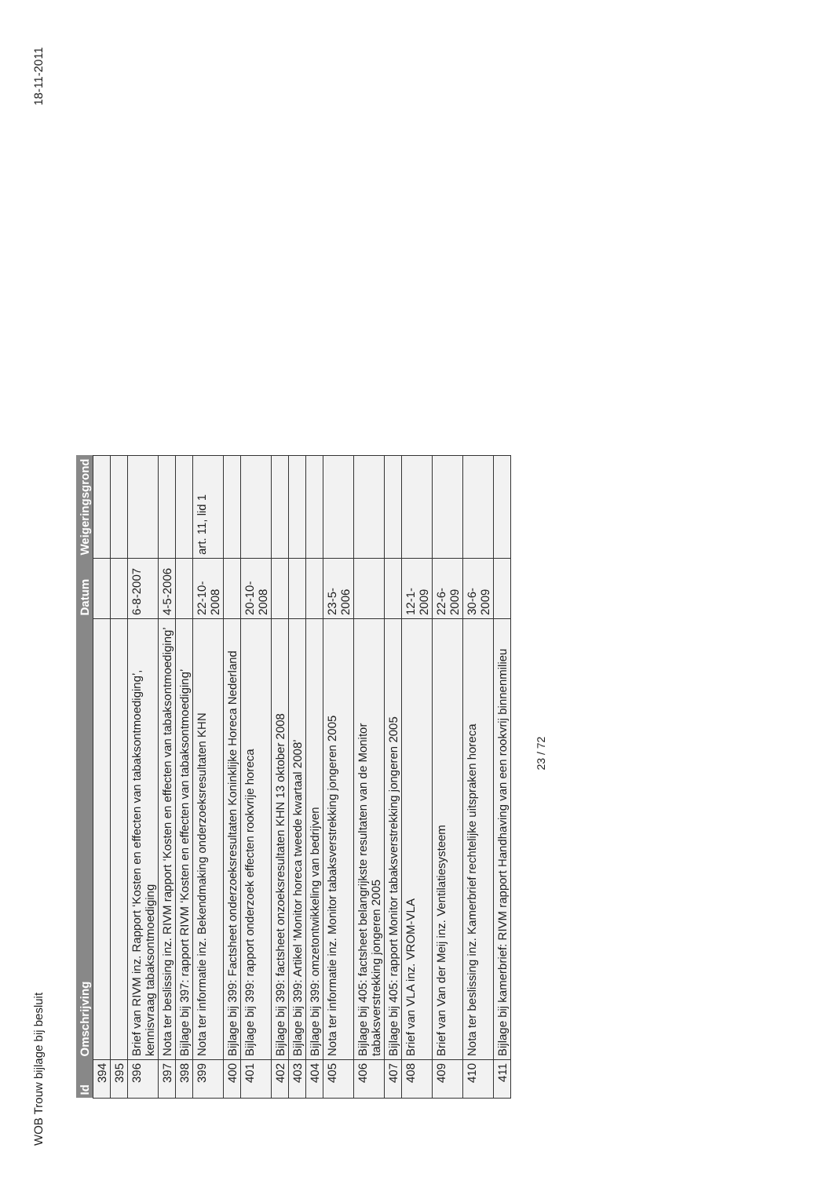WOB Trouw bijlage bij besluit 18-11-2011
| Id | Omschrijving | Datum | Weigeringsgrond |
| --- | --- | --- | --- |
| 394 | | | |
| 395 | | | |
| 396 | Brief van RIVM inz. Rapport ‘Kosten en effecten van tabaksontmoediging’, kennisvraag tabaksontmoediging | 6-8-2007 | |
| 397 | Nota ter beslissing inz. RIVM rapport ‘Kosten en effecten van tabaksontmoediging’ | 4-5-2006 | |
| 398 | Bijlage bij 397: rapport RIVM ‘Kosten en effecten van tabaksontmoediging’ | | |
| 399 | Nota ter informatie inz. Bekendmaking onderzoeksresultaten KHN | 22-10-2008 | art. 11, lid 1 |
| 400 | Bijlage bij 399: Factsheet onderzoeksresultaten Koninklijke Horeca Nederland | | |
| 401 | Bijlage bij 399: rapport onderzoek effecten rookvrije horeca | 20-10-2008 | |
| 402 | Bijlage bij 399: factsheet onzoeksresultaten KHN 13 oktober 2008 | | |
| 403 | Bijlage bij 399: Artikel ‘Monitor horeca tweede kwartaal 2008’ | | |
| 404 | Bijlage bij 399: omzetontwikkeling van bedrijven | | |
| 405 | Nota ter informatie inz. Monitor tabaksverstrekking jongeren 2005 | 23-5-2006 | |
| 406 | Bijlage bij 405: factsheet belangrijkste resultaten van de Monitor tabaksverstrekking jongeren 2005 | | |
| 407 | Bijlage bij 405: rapport Monitor tabaksverstrekking jongeren 2005 | | |
| 408 | Brief van VLA inz. VROM-VLA | 12-1-2009 | |
| 409 | Brief van Van der Meij inz. Ventilatiesysteem | 22-6-2009 | |
| 410 | Nota ter beslissing inz. Kamerbrief rechtelijke uitspraken horeca | 30-6-2009 | |
| 411 | Bijlage bij kamerbrief: RIVM rapport Handhaving van een rookvrij binnenmilieu | | |
23 / 72